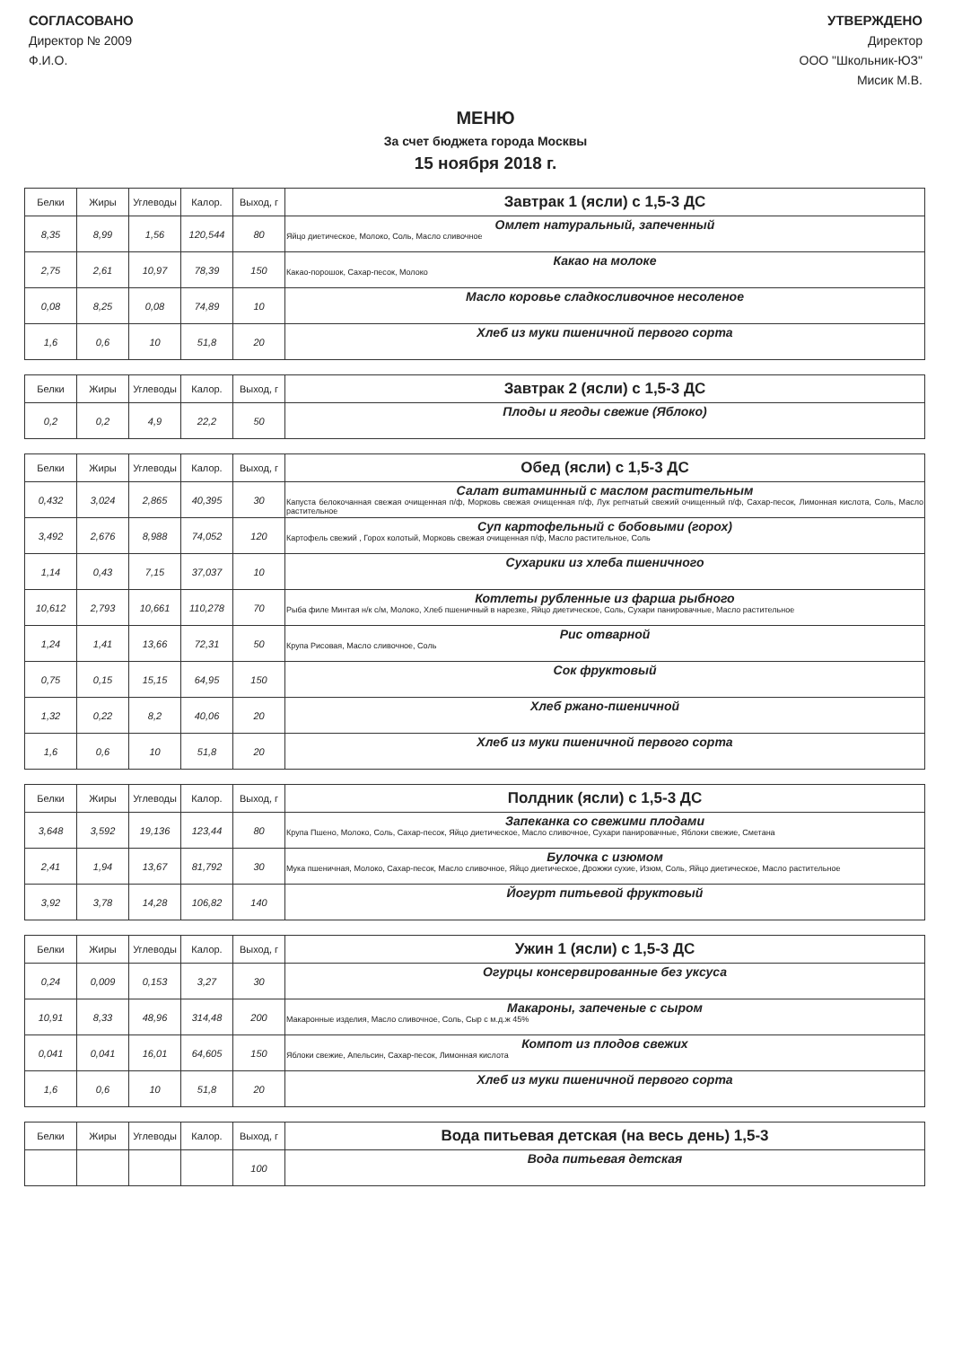СОГЛАСОВАНО
Директор № 2009
Ф.И.О.
УТВЕРЖДЕНО
Директор
ООО "Школьник-ЮЗ"
Мисик М.В.
МЕНЮ
За счет бюджета города Москвы
15 ноября 2018 г.
| Белки | Жиры | Углеводы | Калор. | Выход, г | Завтрак 1 (ясли) с 1,5-3 ДС |
| --- | --- | --- | --- | --- | --- |
| 8,35 | 8,99 | 1,56 | 120,544 | 80 | Омлет натуральный, запеченный Яйцо диетическое, Молоко, Соль, Масло сливочное |
| 2,75 | 2,61 | 10,97 | 78,39 | 150 | Какао на молоке Какао-порошок, Сахар-песок, Молоко |
| 0,08 | 8,25 | 0,08 | 74,89 | 10 | Масло коровье сладкосливочное несоленое |
| 1,6 | 0,6 | 10 | 51,8 | 20 | Хлеб из муки пшеничной первого сорта |
| Белки | Жиры | Углеводы | Калор. | Выход, г | Завтрак 2 (ясли) с 1,5-3 ДС |
| --- | --- | --- | --- | --- | --- |
| 0,2 | 0,2 | 4,9 | 22,2 | 50 | Плоды и ягоды свежие (Яблоко) |
| Белки | Жиры | Углеводы | Калор. | Выход, г | Обед (ясли) с 1,5-3 ДС |
| --- | --- | --- | --- | --- | --- |
| 0,432 | 3,024 | 2,865 | 40,395 | 30 | Салат витаминный с маслом растительным Капуста белокочанная свежая очищенная п/ф, Морковь свежая очищенная п/ф, Лук репчатый свежий очищенный п/ф, Сахар-песок, Лимонная кислота, Соль, Масло растительное |
| 3,492 | 2,676 | 8,988 | 74,052 | 120 | Суп картофельный с бобовыми (горох) Картофель свежий , Горох колотый, Морковь свежая очищенная п/ф, Масло растительное, Соль |
| 1,14 | 0,43 | 7,15 | 37,037 | 10 | Сухарики из хлеба пшеничного |
| 10,612 | 2,793 | 10,661 | 110,278 | 70 | Котлеты рубленные из фарша рыбного Рыба филе Минтая н/к с/м, Молоко, Хлеб пшеничный в нарезке, Яйцо диетическое, Соль, Сухари панировачные, Масло растительное |
| 1,24 | 1,41 | 13,66 | 72,31 | 50 | Рис отварной Крупа Рисовая, Масло сливочное, Соль |
| 0,75 | 0,15 | 15,15 | 64,95 | 150 | Сок фруктовый |
| 1,32 | 0,22 | 8,2 | 40,06 | 20 | Хлеб ржано-пшеничной |
| 1,6 | 0,6 | 10 | 51,8 | 20 | Хлеб из муки пшеничной первого сорта |
| Белки | Жиры | Углеводы | Калор. | Выход, г | Полдник (ясли) с 1,5-3 ДС |
| --- | --- | --- | --- | --- | --- |
| 3,648 | 3,592 | 19,136 | 123,44 | 80 | Запеканка со свежими плодами Крупа Пшено, Молоко, Соль, Сахар-песок, Яйцо диетическое, Масло сливочное, Сухари панировачные, Яблоки свежие, Сметана |
| 2,41 | 1,94 | 13,67 | 81,792 | 30 | Булочка с изюмом Мука пшеничная, Молоко, Сахар-песок, Масло сливочное, Яйцо диетическое, Дрожжи сухие, Изюм, Соль, Яйцо диетическое, Масло растительное |
| 3,92 | 3,78 | 14,28 | 106,82 | 140 | Йогурт питьевой фруктовый |
| Белки | Жиры | Углеводы | Калор. | Выход, г | Ужин 1 (ясли) с 1,5-3 ДС |
| --- | --- | --- | --- | --- | --- |
| 0,24 | 0,009 | 0,153 | 3,27 | 30 | Огурцы консервированные без уксуса |
| 10,91 | 8,33 | 48,96 | 314,48 | 200 | Макароны, запеченые с сыром Макаронные изделия, Масло сливочное, Соль, Сыр с м.д.ж 45% |
| 0,041 | 0,041 | 16,01 | 64,605 | 150 | Компот из плодов свежих Яблоки свежие, Апельсин, Сахар-песок, Лимонная кислота |
| 1,6 | 0,6 | 10 | 51,8 | 20 | Хлеб из муки пшеничной первого сорта |
| Белки | Жиры | Углеводы | Калор. | Выход, г | Вода питьевая детская (на весь день) 1,5-3 |
| --- | --- | --- | --- | --- | --- |
| | | | | 100 | Вода питьевая детская |